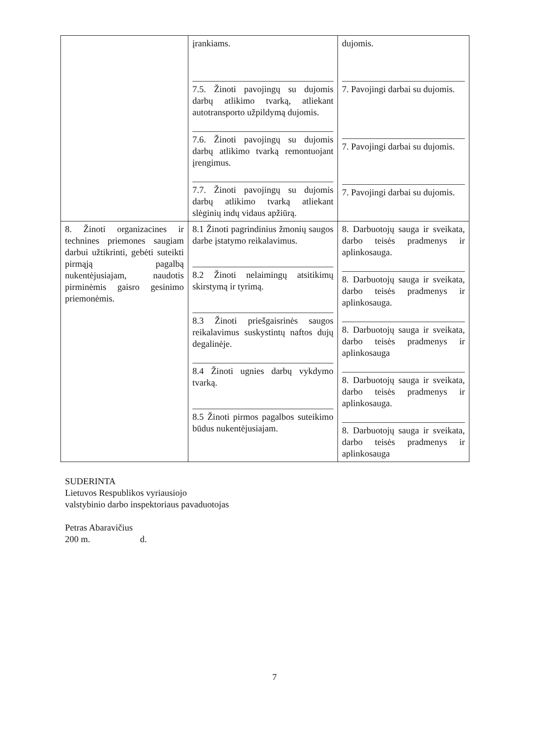| | įrankiams. 7.5. Žinoti pavojingų su dujomis darbų atlikimo tvarką, atliekant autotransporto užpildymą dujomis. 7.6. Žinoti pavojingų su dujomis darbų atlikimo tvarką remontuojant įrengimus. 7.7. Žinoti pavojingų su dujomis darbų atlikimo tvarką atliekant slėginių indų vidaus apžiūrą. | dujomis. 7. Pavojingi darbai su dujomis. 7. Pavojingi darbai su dujomis. 7. Pavojingi darbai su dujomis. |
| 8. Žinoti organizacines ir technines priemones saugiam darbui užtikrinti, gebėti suteikti pirmąją pagalbą nukentėjusiajam, naudotis pirminėmis gaisro gesinimo priemonėmis. | 8.1 Žinoti pagrindinius žmonių saugos darbe įstatymo reikalavimus. 8.2 Žinoti nelaimingų atsitikimų skirstymą ir tyrimą. 8.3 Žinoti priešgaisrinės saugos reikalavimus suskystintų naftos dujų degalinėje. 8.4 Žinoti ugnies darbų vykdymo tvarką. 8.5 Žinoti pirmos pagalbos suteikimo būdus nukentėjusiajam. | 8. Darbuotojų sauga ir sveikata, darbo teisės pradmenys ir aplinkosauga. 8. Darbuotojų sauga ir sveikata, darbo teisės pradmenys ir aplinkosauga. 8. Darbuotojų sauga ir sveikata, darbo teisės pradmenys ir aplinkosauga 8. Darbuotojų sauga ir sveikata, darbo teisės pradmenys ir aplinkosauga. 8. Darbuotojų sauga ir sveikata, darbo teisės pradmenys ir aplinkosauga |
SUDERINTA
Lietuvos Respublikos vyriausiojo
valstybinio darbo inspektoriaus pavaduotojas
Petras Abaravičius
200 m. d.
7